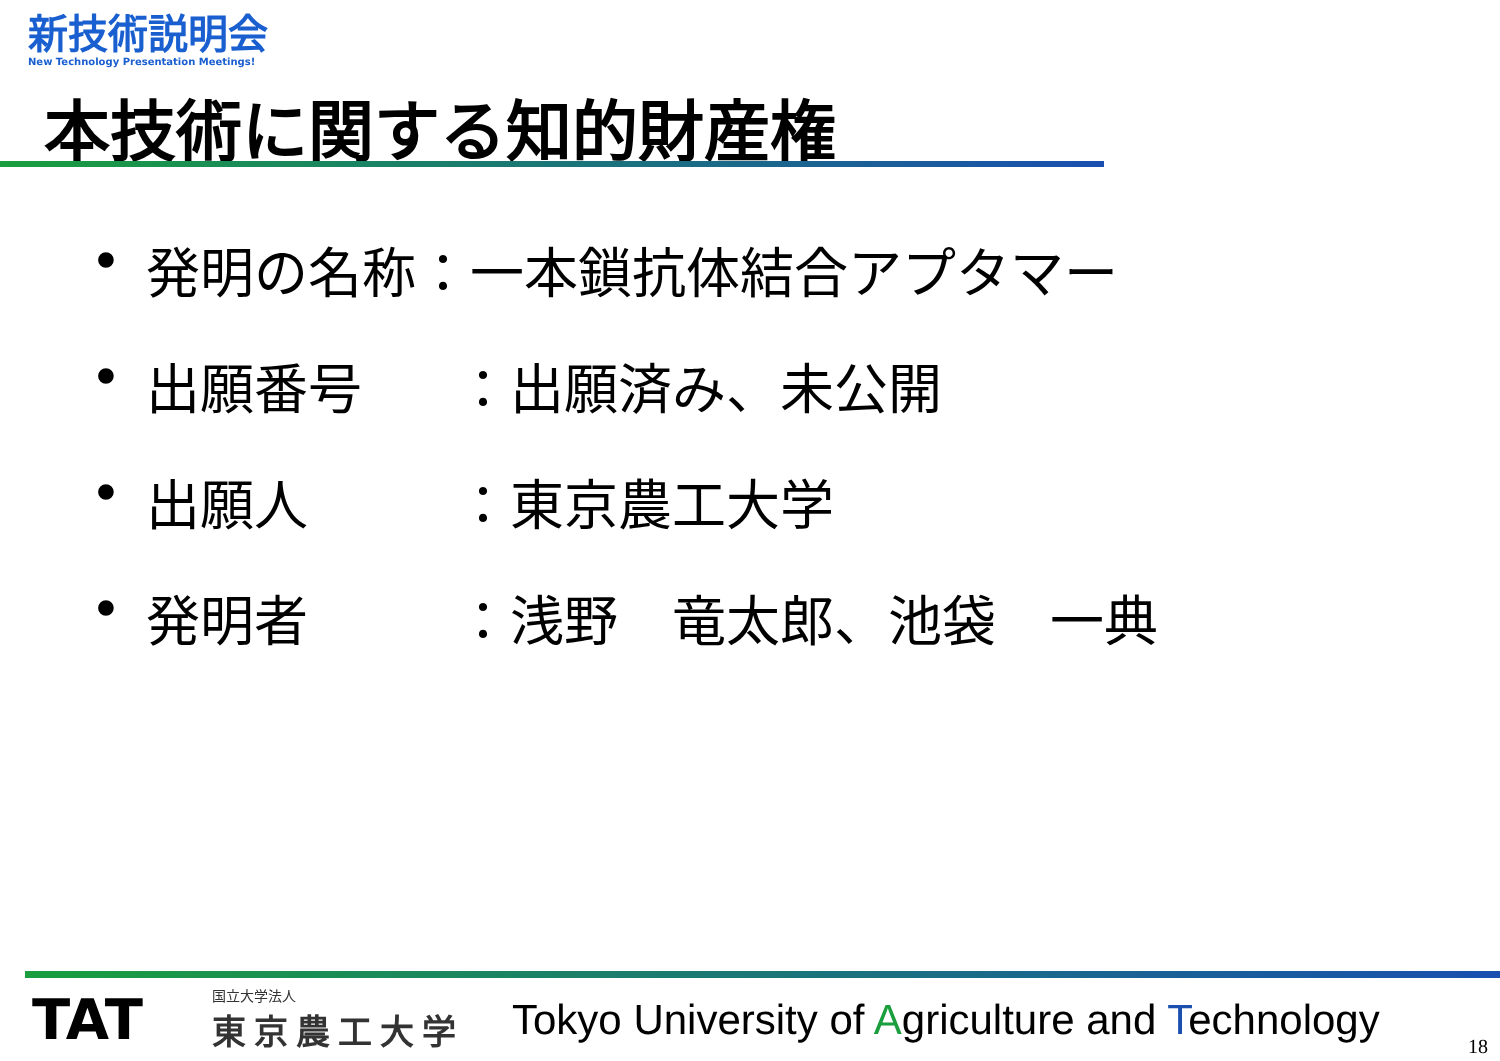新技術説明会
New Technology Presentation Meetings!
本技術に関する知的財産権
• 発明の名称：一本鎖抗体結合アプタマー
• 出願番号 ：出願済み、未公開
• 出願人 ：東京農工大学
• 発明者 ：浅野　竜太郎、池袋　一典
TAT
国立大学法人
東京農工大学
Tokyo University of Agriculture and Technology
18